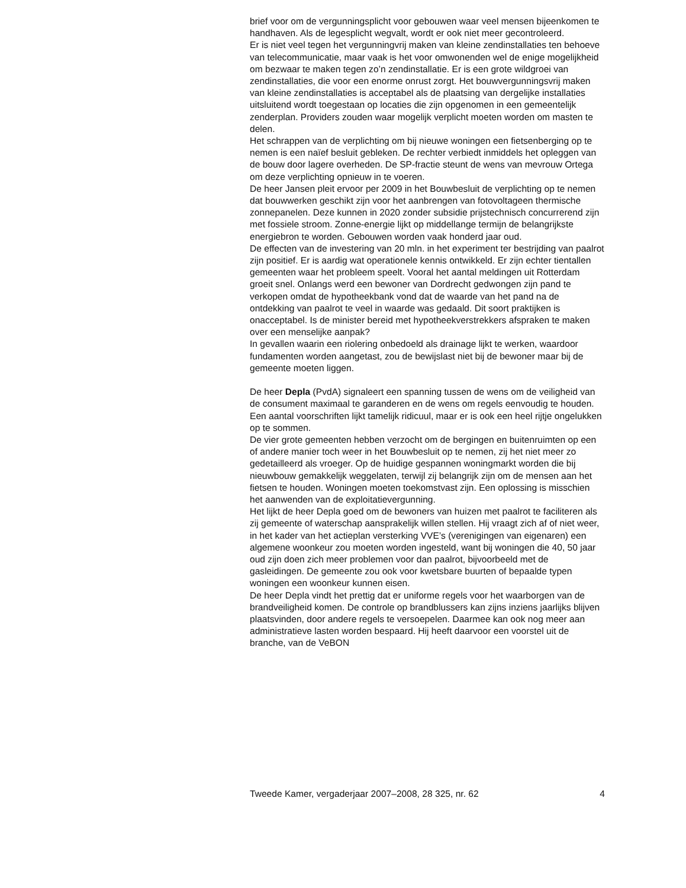brief voor om de vergunningsplicht voor gebouwen waar veel mensen bijeenkomen te handhaven. Als de legesplicht wegvalt, wordt er ook niet meer gecontroleerd.
Er is niet veel tegen het vergunningvrij maken van kleine zendinstallaties ten behoeve van telecommunicatie, maar vaak is het voor omwonenden wel de enige mogelijkheid om bezwaar te maken tegen zo’n zendinstallatie. Er is een grote wildgroei van zendinstallaties, die voor een enorme onrust zorgt. Het bouwvergunningsvrij maken van kleine zendinstallaties is acceptabel als de plaatsing van dergelijke installaties uitsluitend wordt toegestaan op locaties die zijn opgenomen in een gemeentelijk zenderplan. Providers zouden waar mogelijk verplicht moeten worden om masten te delen.
Het schrappen van de verplichting om bij nieuwe woningen een fietsenberging op te nemen is een naïef besluit gebleken. De rechter verbiedt inmiddels het opleggen van de bouw door lagere overheden. De SP-fractie steunt de wens van mevrouw Ortega om deze verplichting opnieuw in te voeren.
De heer Jansen pleit ervoor per 2009 in het Bouwbesluit de verplichting op te nemen dat bouwwerken geschikt zijn voor het aanbrengen van fotovoltageen thermische zonnepanelen. Deze kunnen in 2020 zonder subsidie prijstechnisch concurrerend zijn met fossiele stroom. Zonne-energie lijkt op middellange termijn de belangrijkste energiebron te worden. Gebouwen worden vaak honderd jaar oud.
De effecten van de investering van 20 mln. in het experiment ter bestrijding van paalrot zijn positief. Er is aardig wat operationele kennis ontwikkeld. Er zijn echter tientallen gemeenten waar het probleem speelt. Vooral het aantal meldingen uit Rotterdam groeit snel. Onlangs werd een bewoner van Dordrecht gedwongen zijn pand te verkopen omdat de hypotheekbank vond dat de waarde van het pand na de ontdekking van paalrot te veel in waarde was gedaald. Dit soort praktijken is onacceptabel. Is de minister bereid met hypotheekverstrekkers afspraken te maken over een menselijke aanpak?
In gevallen waarin een riolering onbedoeld als drainage lijkt te werken, waardoor fundamenten worden aangetast, zou de bewijslast niet bij de bewoner maar bij de gemeente moeten liggen.
De heer Depla (PvdA) signaleert een spanning tussen de wens om de veiligheid van de consument maximaal te garanderen en de wens om regels eenvoudig te houden. Een aantal voorschriften lijkt tamelijk ridicuul, maar er is ook een heel rijtje ongelukken op te sommen.
De vier grote gemeenten hebben verzocht om de bergingen en buitenruimten op een of andere manier toch weer in het Bouwbesluit op te nemen, zij het niet meer zo gedetailleerd als vroeger. Op de huidige gespannen woningmarkt worden die bij nieuwbouw gemakkelijk weggelaten, terwijl zij belangrijk zijn om de mensen aan het fietsen te houden. Woningen moeten toekomstvast zijn. Een oplossing is misschien het aanwenden van de exploitatievergunning.
Het lijkt de heer Depla goed om de bewoners van huizen met paalrot te faciliteren als zij gemeente of waterschap aansprakelijk willen stellen. Hij vraagt zich af of niet weer, in het kader van het actieplan versterking VVE’s (verenigingen van eigenaren) een algemene woonkeur zou moeten worden ingesteld, want bij woningen die 40, 50 jaar oud zijn doen zich meer problemen voor dan paalrot, bijvoorbeeld met de gasleidingen. De gemeente zou ook voor kwetsbare buurten of bepaalde typen woningen een woonkeur kunnen eisen.
De heer Depla vindt het prettig dat er uniforme regels voor het waarborgen van de brandveiligheid komen. De controle op brandblussers kan zijns inziens jaarlijks blijven plaatsvinden, door andere regels te versoepelen. Daarmee kan ook nog meer aan administratieve lasten worden bespaard. Hij heeft daarvoor een voorstel uit de branche, van de VeBON
Tweede Kamer, vergaderjaar 2007–2008, 28 325, nr. 62 4